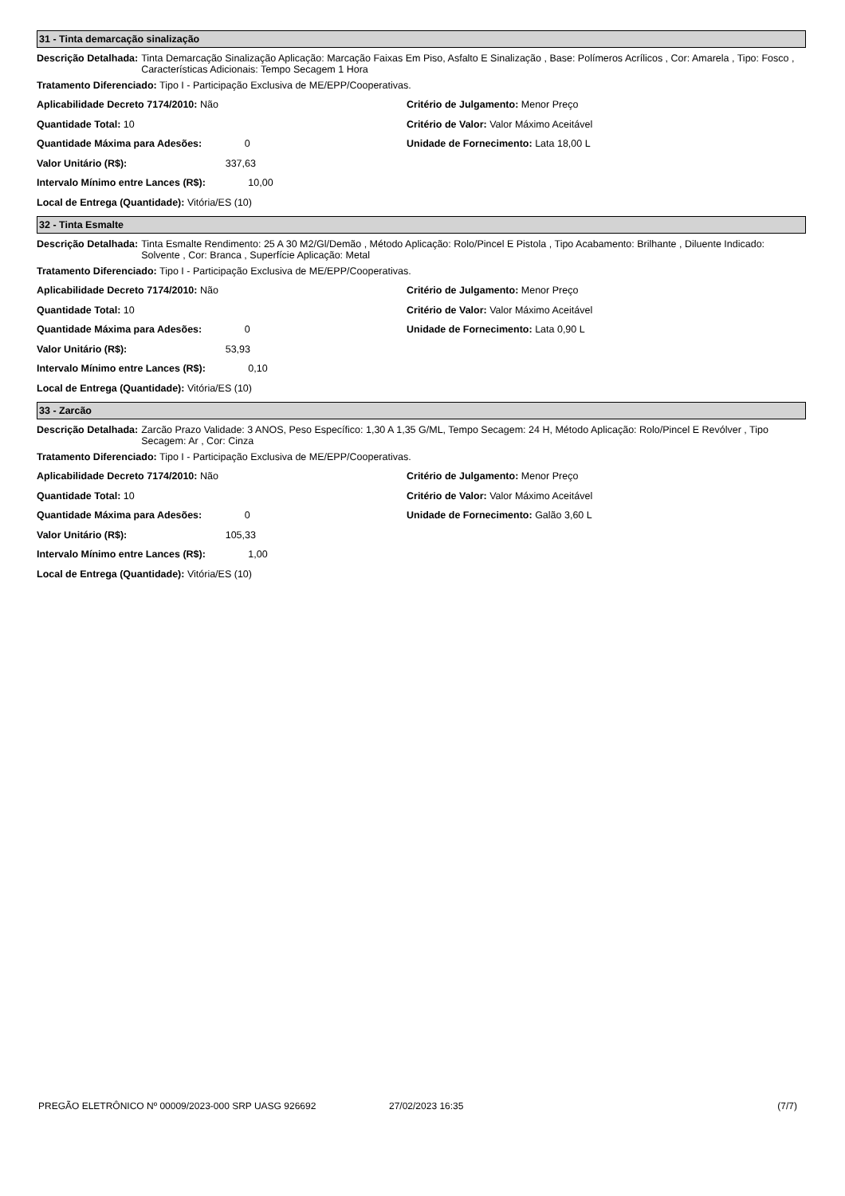31 - Tinta demarcação sinalização
Descrição Detalhada: Tinta Demarcação Sinalização Aplicação: Marcação Faixas Em Piso, Asfalto E Sinalização , Base: Polímeros Acrílicos , Cor: Amarela , Tipo: Fosco , Características Adicionais: Tempo Secagem 1 Hora
Tratamento Diferenciado: Tipo I - Participação Exclusiva de ME/EPP/Cooperativas.
Aplicabilidade Decreto 7174/2010: Não
Quantidade Total: 10
Quantidade Máxima para Adesões: 0
Valor Unitário (R$): 337,63
Intervalo Mínimo entre Lances (R$): 10,00
Local de Entrega (Quantidade): Vitória/ES (10)
Critério de Julgamento: Menor Preço
Critério de Valor: Valor Máximo Aceitável
Unidade de Fornecimento: Lata 18,00 L
32 - Tinta Esmalte
Descrição Detalhada: Tinta Esmalte Rendimento: 25 A 30 M2/Gl/Demão , Método Aplicação: Rolo/Pincel E Pistola , Tipo Acabamento: Brilhante , Diluente Indicado: Solvente , Cor: Branca , Superfície Aplicação: Metal
Tratamento Diferenciado: Tipo I - Participação Exclusiva de ME/EPP/Cooperativas.
Aplicabilidade Decreto 7174/2010: Não
Quantidade Total: 10
Quantidade Máxima para Adesões: 0
Valor Unitário (R$): 53,93
Intervalo Mínimo entre Lances (R$): 0,10
Local de Entrega (Quantidade): Vitória/ES (10)
Critério de Julgamento: Menor Preço
Critério de Valor: Valor Máximo Aceitável
Unidade de Fornecimento: Lata 0,90 L
33 - Zarcão
Descrição Detalhada: Zarcão Prazo Validade: 3 ANOS, Peso Específico: 1,30 A 1,35 G/ML, Tempo Secagem: 24 H, Método Aplicação: Rolo/Pincel E Revólver , Tipo Secagem: Ar , Cor: Cinza
Tratamento Diferenciado: Tipo I - Participação Exclusiva de ME/EPP/Cooperativas.
Aplicabilidade Decreto 7174/2010: Não
Quantidade Total: 10
Quantidade Máxima para Adesões: 0
Valor Unitário (R$): 105,33
Intervalo Mínimo entre Lances (R$): 1,00
Local de Entrega (Quantidade): Vitória/ES (10)
Critério de Julgamento: Menor Preço
Critério de Valor: Valor Máximo Aceitável
Unidade de Fornecimento: Galão 3,60 L
PREGÃO ELETRÔNICO Nº 00009/2023-000 SRP UASG 926692 27/02/2023 16:35 (7/7)